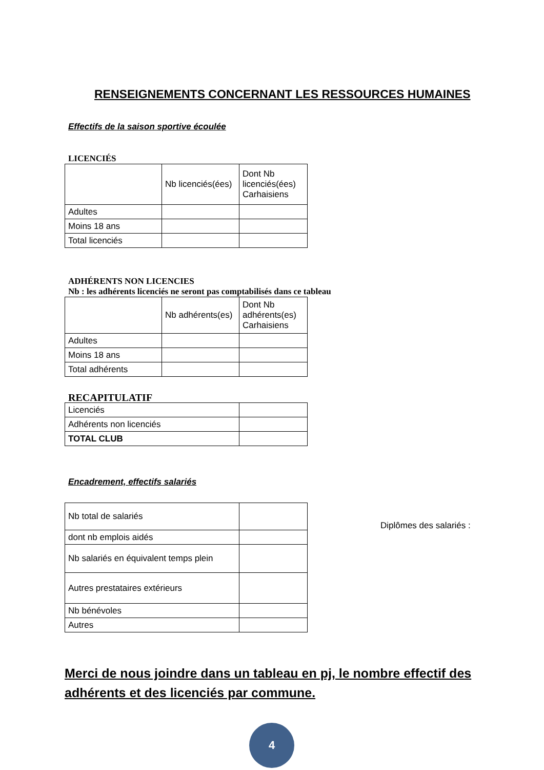RENSEIGNEMENTS CONCERNANT LES RESSOURCES HUMAINES
Effectifs de la saison sportive écoulée
LICENCIÉS
| | Nb licenciés(ées) | Dont Nb licenciés(ées) Carhaisiens |
| Adultes | | |
| Moins 18 ans | | |
| Total licenciés | | |
ADHÉRENTS NON LICENCIES
Nb : les adhérents licenciés ne seront pas comptabilisés dans ce tableau
| | Nb adhérents(es) | Dont Nb adhérents(es) Carhaisiens |
| Adultes | | |
| Moins 18 ans | | |
| Total adhérents | | |
RECAPITULATIF
| Licenciés | |
| Adhérents non licenciés | |
| TOTAL CLUB | |
Encadrement, effectifs salariés
| Nb total de salariés | |
| dont nb emplois aidés | |
| Nb salariés en équivalent temps plein | |
| Autres prestataires extérieurs | |
| Nb bénévoles | |
| Autres | |
Diplômes des salariés :
Merci de nous joindre dans un tableau en pj, le nombre effectif des adhérents et des licenciés par commune.
4